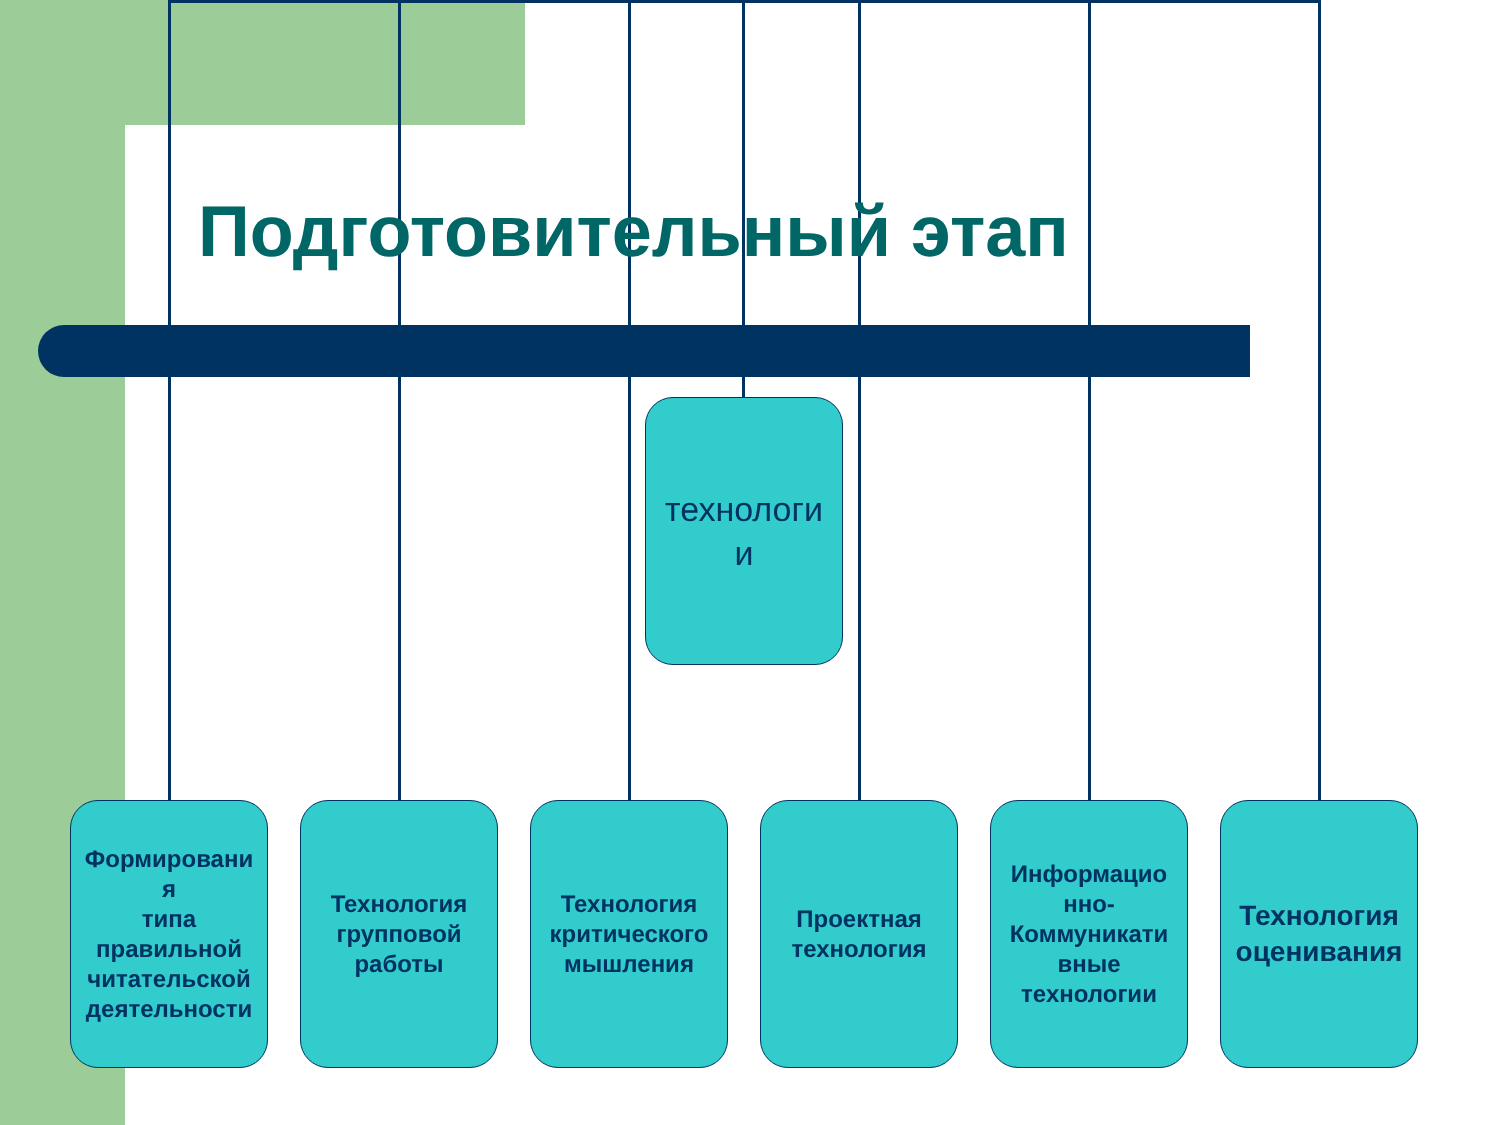Подготовительный этап
технологи
и
Формировани
я
типа правильной читательской деятельности
Технология групповой работы
Технология критического мышления
Проектная технология
Информацио
нно-
Коммуникати
вные технологии
Технология оценивания